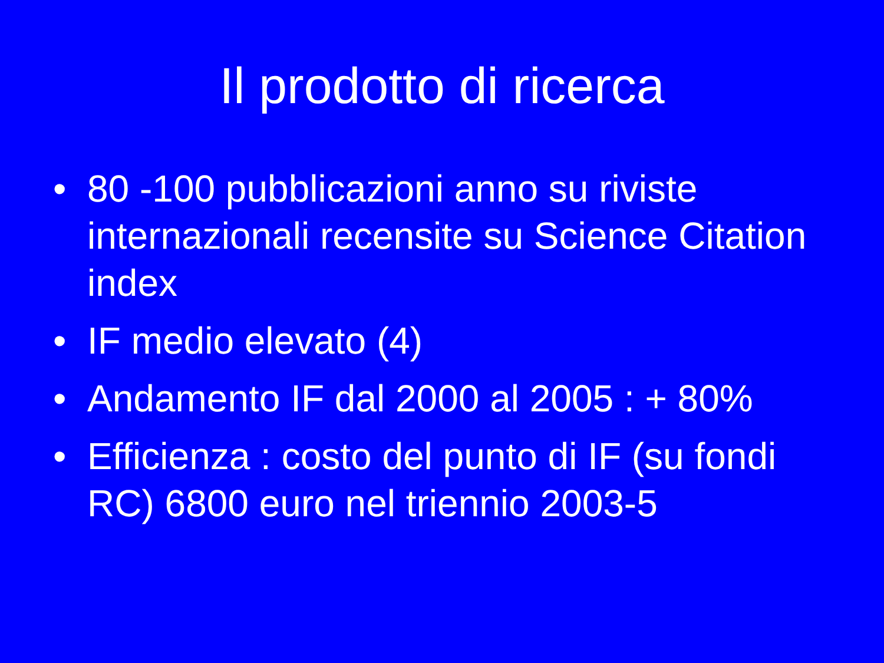Il prodotto di ricerca
• 80 -100 pubblicazioni anno su riviste internazionali recensite su Science Citation index
• IF medio elevato (4)
• Andamento IF dal 2000 al 2005 : + 80%
• Efficienza : costo del punto di IF (su fondi RC) 6800 euro nel triennio 2003-5